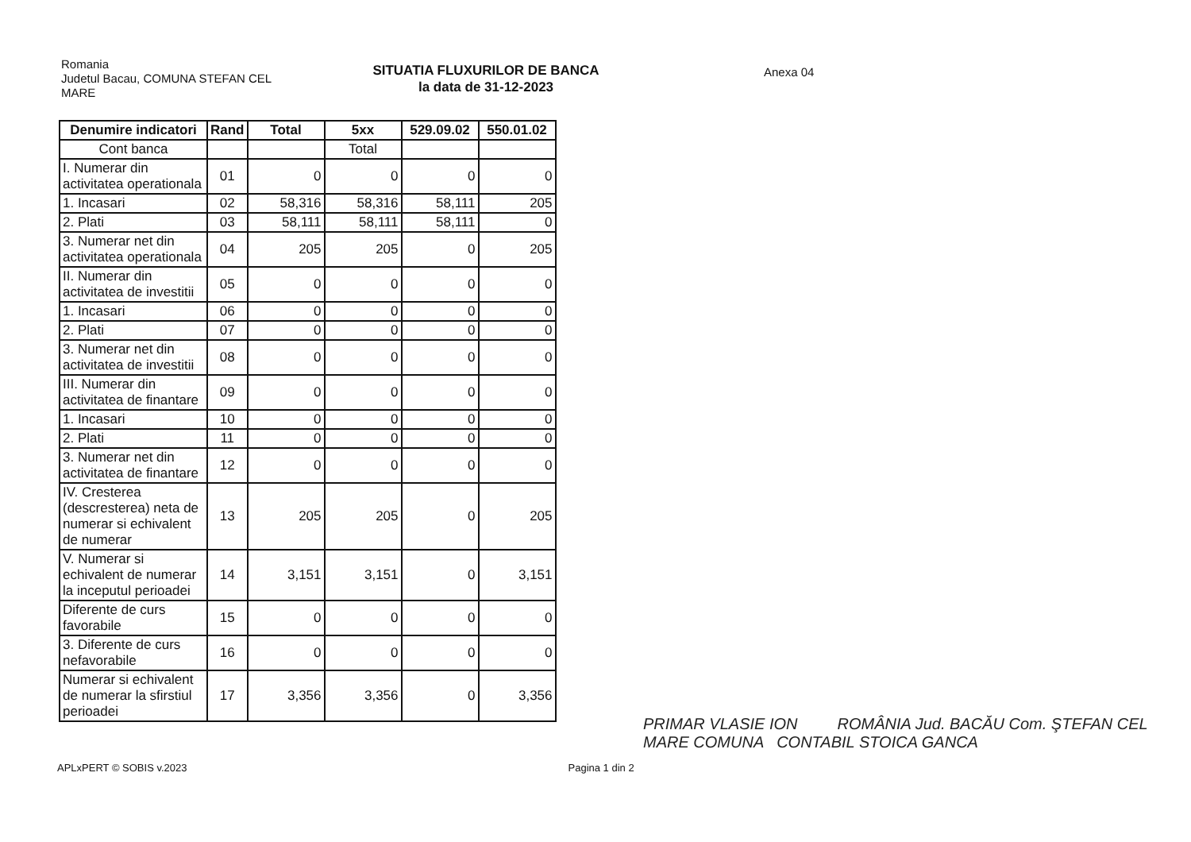Romania
Judetul Bacau, COMUNA STEFAN CEL MARE
SITUATIA FLUXURILOR DE BANCA
la data de 31-12-2023
Anexa 04
| Denumire indicatori | Rand | Total | 5xx | 529.09.02 | 550.01.02 |
| --- | --- | --- | --- | --- | --- |
| Cont banca | | | Total | | |
| I. Numerar din activitatea operationala | 01 | 0 | 0 | 0 | 0 |
| 1. Incasari | 02 | 58,316 | 58,316 | 58,111 | 205 |
| 2. Plati | 03 | 58,111 | 58,111 | 58,111 | 0 |
| 3. Numerar net din activitatea operationala | 04 | 205 | 205 | 0 | 205 |
| II. Numerar din activitatea de investitii | 05 | 0 | 0 | 0 | 0 |
| 1. Incasari | 06 | 0 | 0 | 0 | 0 |
| 2. Plati | 07 | 0 | 0 | 0 | 0 |
| 3. Numerar net din activitatea de investitii | 08 | 0 | 0 | 0 | 0 |
| III. Numerar din activitatea de finantare | 09 | 0 | 0 | 0 | 0 |
| 1. Incasari | 10 | 0 | 0 | 0 | 0 |
| 2. Plati | 11 | 0 | 0 | 0 | 0 |
| 3. Numerar net din activitatea de finantare | 12 | 0 | 0 | 0 | 0 |
| IV. Cresterea (descresterea) neta de numerar si echivalent de numerar | 13 | 205 | 205 | 0 | 205 |
| V. Numerar si echivalent de numerar la inceputul perioadei | 14 | 3,151 | 3,151 | 0 | 3,151 |
| Diferente de curs favorabile | 15 | 0 | 0 | 0 | 0 |
| 3. Diferente de curs nefavorabile | 16 | 0 | 0 | 0 | 0 |
| Numerar si echivalent de numerar la sfirstiul perioadei | 17 | 3,356 | 3,356 | 0 | 3,356 |
APLxPERT © SOBIS v.2023 Pagina 1 din 2
PRIMAR VLASIE ION ROMÂNIA Jud. BACĂU Com. ŞTEFAN CEL MARE COMUNA CONTABIL STOICA GANCA